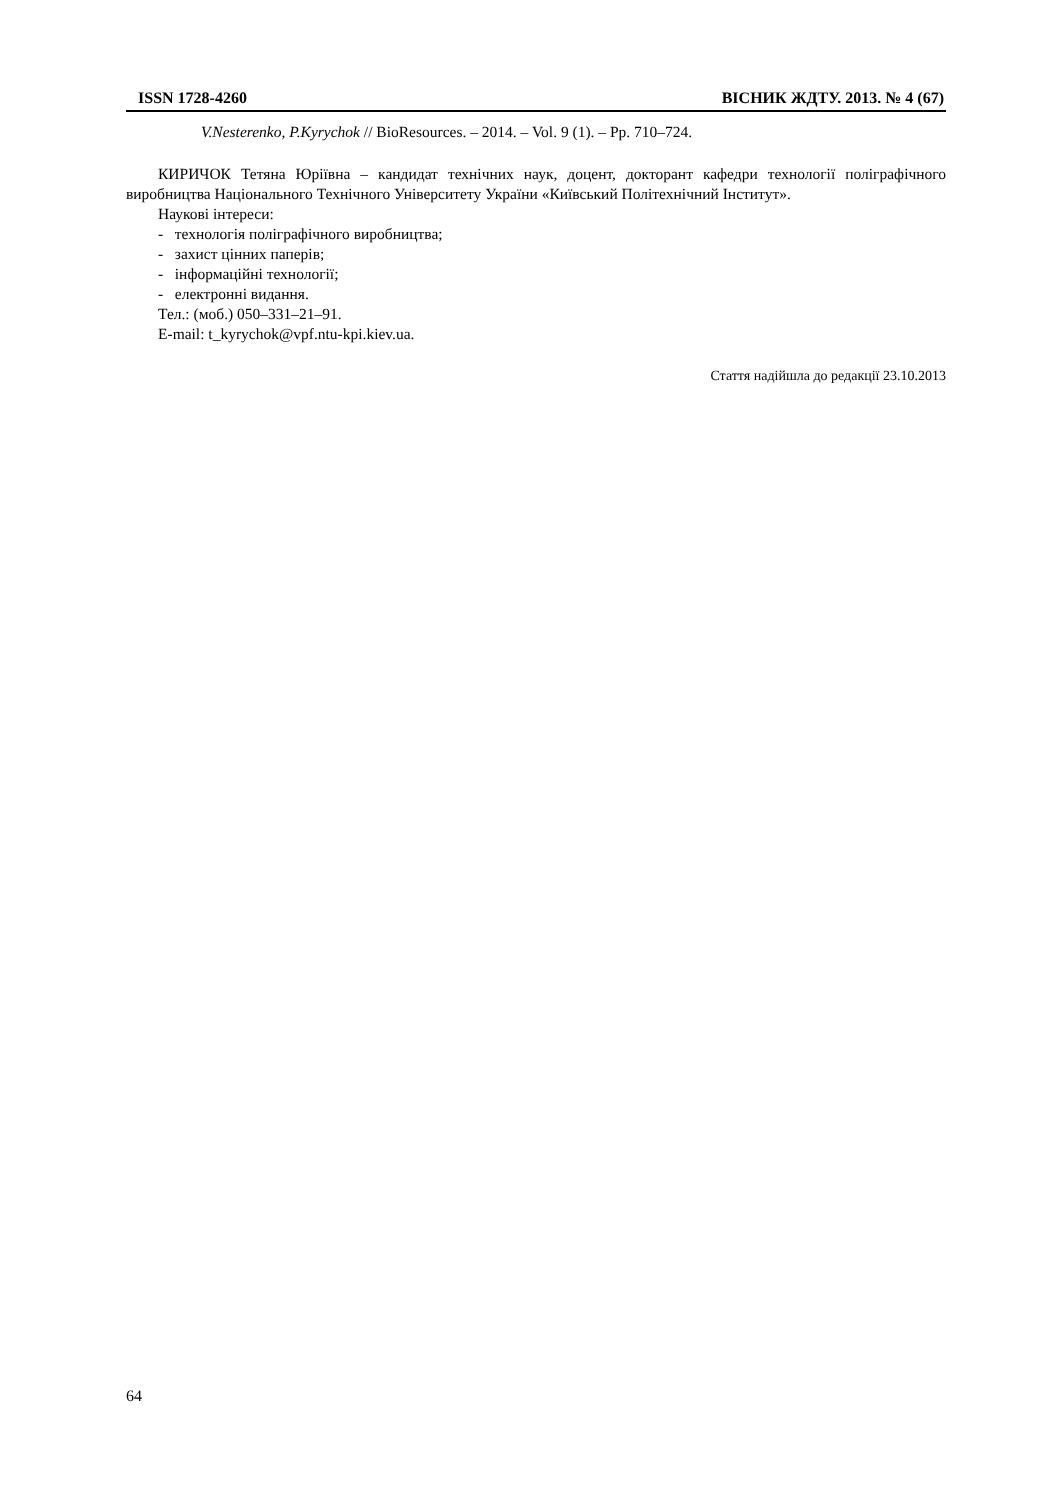ISSN 1728-4260 ВІСНИК ЖДТУ. 2013. № 4 (67)
V.Nesterenko, P.Kyrychok // BioResources. – 2014. – Vol. 9 (1). – Pp. 710–724.
КИРИЧОК Тетяна Юріївна – кандидат технічних наук, доцент, докторант кафедри технології поліграфічного виробництва Національного Технічного Університету України «Київський Політехнічний Інститут».
Наукові інтереси:
- технологія поліграфічного виробництва;
- захист цінних паперів;
- інформаційні технології;
- електронні видання.
Тел.: (моб.) 050–331–21–91.
E-mail: t_kyrychok@vpf.ntu-kpi.kiev.ua.
Стаття надійшла до редакції 23.10.2013
64